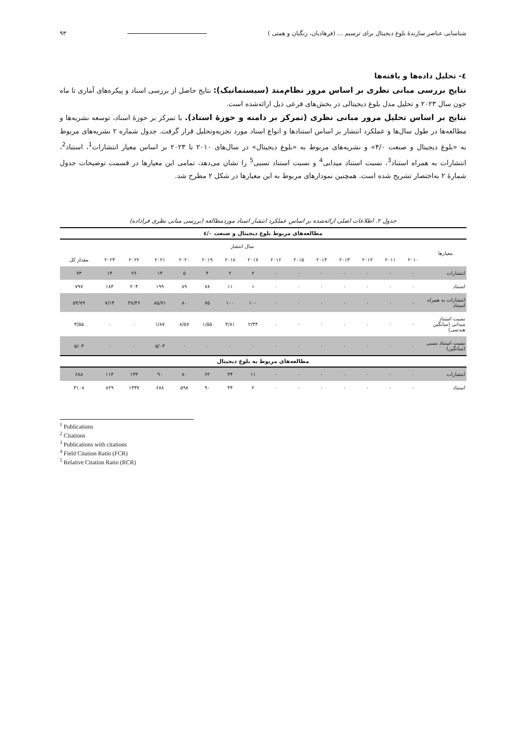شناسایی عناصر سازندهٔ بلوغ دیجیتال برای ترسیم ... (فرهادیان، زنگیان و همتی ) ۹۳
٤- تحلیل داده‌ها و یافته‌ها
نتایج بررسی مبانی نظری بر اساس مرور نظام‌مند (سیستماتیک): نتایج حاصل از بررسی اسناد و پیکره‌های آماری تا ماه جون سال ۲۰۲۳ و تحلیل مدل بلوغ دیجیتالی در بخش‌های فرعی ذیل ارائه‌شده است.
نتایج بر اساس تحلیل مرور مبانی نظری (تمرکز بر دامنه و حوزهٔ اسناد). با تمرکز بر حوزهٔ اسناد، توسعه نشریه‌ها و مطالعه‌ها در طول سال‌ها و عملکرد انتشار بر اساس استنادها و انواع اسناد مورد تجزیه‌وتحلیل قرار گرفت. جدول شماره ۲ نشریه‌های مربوط به «بلوغ دیجیتال و صنعت ۴/۰» و نشریه‌های مربوط به «بلوغ دیجیتال» در سال‌های ۲۰۱۰ تا ۲۰۲۳ بر اساس معیار انتشارات<sup>1</sup>، استناد<sup>2</sup>، انتشارات به همراه استناد<sup>3</sup>، نسبت استناد میدانی<sup>4</sup> و نسبت استناد نسبی<sup>5</sup> را نشان می‌دهد، تمامی این معیارها در قسمت توضیحات جدول شمارهٔ ۲ به‌اختصار تشریح شده است. همچنین نمودارهای مربوط به این معیارها در شکل ۲ مطرح شد.
جدول ۲. اطلاعات اصلی ارائه‌شده بر اساس عملکرد انتشار اسناد موردمطالعه (بررسی مبانی نظری فراداده)
| مطالعه‌های مربوط بلوغ دیجیتال و صنعت ٤/٠ | | | | | | | | | | | | | | | |
| معیارها | سال انتشار | | | | | | | | | | | | | | |
| | ۲۰۱۰ | ۲۰۱۱ | ۲۰۱۲ | ۲۰۱۳ | ۲۰۱۴ | ۲۰۱۵ | ۲۰۱۶ | ۲۰۱۷ | ۲۰۱۸ | ۲۰۱۹ | ۲۰۲۰ | ۲۰۲۱ | ۲۰۲۲ | ۲۰۲۳ | مقدار کل |
| انتشارات | ۰ | ۰ | ۰ | ۰ | ۰ | ۰ | ۰ | ۲ | ۲ | ۴ | ۵ | ۱۴ | ۲۶ | ۱۴ | ۷۳ |
| استناد | ۰ | ۰ | ۰ | ۰ | ۰ | ۰ | ۰ | ۱ | ۱۱ | ۷۸ | ۸۹ | ۱۹۹ | ۲۰۴ | ۱۸۴ | ۷۹۷ |
| انتشارات به همراه استناد | ۰ | ۰ | ۰ | ۰ | ۰ | ۰ | ۰ | ۱۰۰ | ۱۰۰ | ۷۵ | ۸۰ | ۸۵/۷۱ | ۳۸/۴۶ | ۷/۱۴ | ۵۴/۷۹ |
| نسبت استناد میدانی (میانگین هندسی) | ۰ | ۰ | ۰ | ۰ | ۰ | ۰ | ۰ | ۲/۳۴ | ۴/۸۱ | ۱/۵۵ | ۸/۵۷ | ۱/۸۷ | ۰ | ۰ | ۳/۵۵ |
| نسبت استناد نسبی (میانگین) | ۰ | ۰ | ۰ | ۰ | ۰ | ۰ | ۰ | ۰ | ۰ | ۰ | ۰ | ۵/۰۳ | ۰ | ۰ | ۵/۰۳ |
| مطالعه‌های مربوط به بلوغ دیجیتال | | | | | | | | | | | | | | | |
| انتشارات | ۰ | ۰ | ۰ | ۰ | ۰ | ۰ | ۰ | ۱۱ | ۳۴ | ۶۲ | ۸۰ | ۹۰ | ۱۳۳ | ۱۱۴ | ۶۸۸ |
| استناد | ۰ | ۰ | ۰ | ۰ | ۰ | ۰ | ۰ | ۲ | ۳۴ | ۹۰ | ۵۹۸ | ۶۸۸ | ۱۳۳۷ | ۸۲۹ | ۳۱۰۸ |
<sup>1</sup> Publications
<sup>2</sup> Citations
<sup>3</sup> Publications with citations
<sup>4</sup> Field Citation Ratio (FCR)
<sup>5</sup> Relative Citation Ratio (RCR)